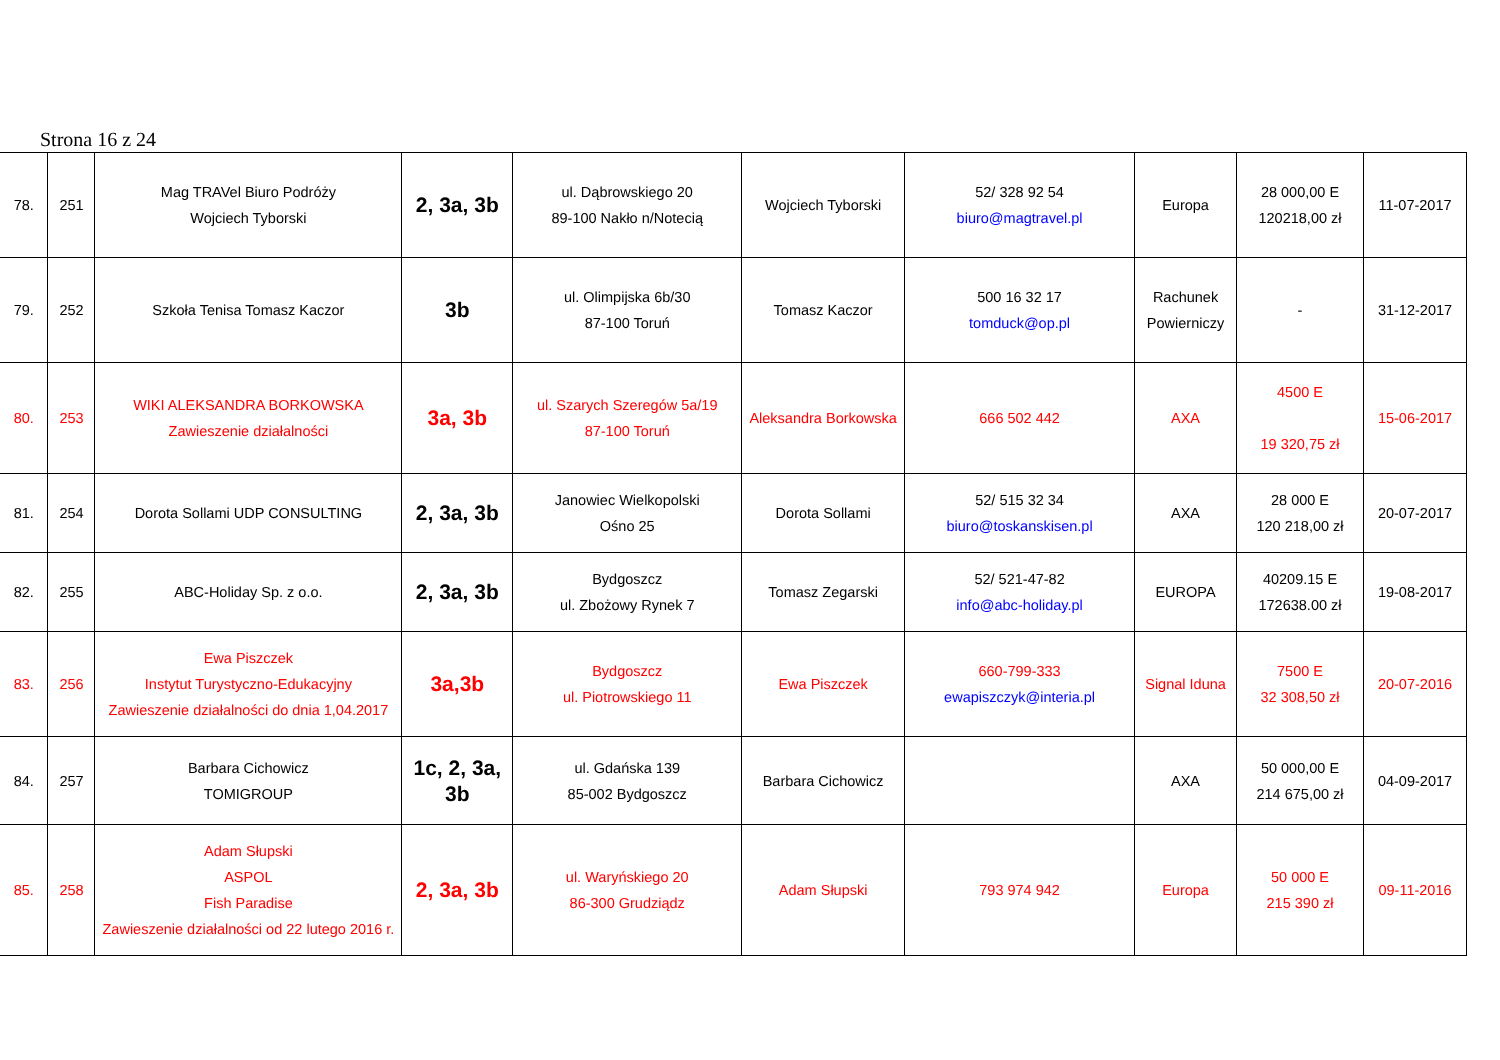Strona 16 z 24
| 78. | 251 | Mag TRAVel Biuro Podróży Wojciech Tyborski | 2, 3a, 3b | ul. Dąbrowskiego 20 89-100 Nakło n/Notecią | Wojciech Tyborski | 52/ 328 92 54 biuro@magtravel.pl | Europa | 28 000,00 E 120218,00 zł | 11-07-2017 |
| 79. | 252 | Szkoła Tenisa Tomasz Kaczor | 3b | ul. Olimpijska 6b/30 87-100 Toruń | Tomasz Kaczor | 500 16 32 17 tomduck@op.pl | Rachunek Powierniczy | - | 31-12-2017 |
| 80. | 253 | WIKI ALEKSANDRA BORKOWSKA Zawieszenie działalności | 3a, 3b | ul. Szarych Szeregów 5a/19 87-100 Toruń | Aleksandra Borkowska | 666 502 442 | AXA | 4500 E 19 320,75 zł | 15-06-2017 |
| 81. | 254 | Dorota Sollami UDP CONSULTING | 2, 3a, 3b | Janowiec Wielkopolski Ośno 25 | Dorota Sollami | 52/ 515 32 34 biuro@toskanskisen.pl | AXA | 28 000 E 120 218,00 zł | 20-07-2017 |
| 82. | 255 | ABC-Holiday Sp. z o.o. | 2, 3a, 3b | Bydgoszcz ul. Zbożowy Rynek 7 | Tomasz Zegarski | 52/ 521-47-82 info@abc-holiday.pl | EUROPA | 40209.15 E 172638.00 zł | 19-08-2017 |
| 83. | 256 | Ewa Piszczek Instytut Turystyczno-Edukacyjny Zawieszenie działalności do dnia 1,04.2017 | 3a,3b | Bydgoszcz ul. Piotrowskiego 11 | Ewa Piszczek | 660-799-333 ewapiszczyk@interia.pl | Signal Iduna | 7500 E 32 308,50 zł | 20-07-2016 |
| 84. | 257 | Barbara Cichowicz TOMIGROUP | 1c, 2, 3a, 3b | ul. Gdańska 139 85-002 Bydgoszcz | Barbara Cichowicz | | AXA | 50 000,00 E 214 675,00 zł | 04-09-2017 |
| 85. | 258 | Adam Słupski ASPOL Fish Paradise Zawieszenie działalności od 22 lutego 2016 r. | 2, 3a, 3b | ul. Waryńskiego 20 86-300 Grudziądz | Adam Słupski | 793 974 942 | Europa | 50 000 E 215 390 zł | 09-11-2016 |